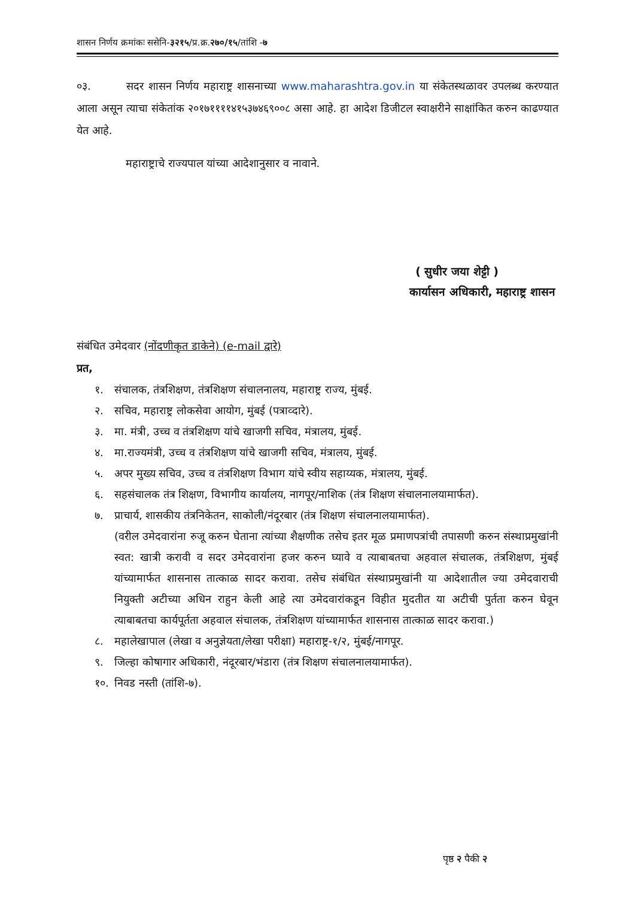शासन निर्णय क्रमांकः ससेनि-३२१५/प्र.क्र.२७०/१५/तांशि -७
०३. सदर शासन निर्णय महाराष्ट्र शासनाच्या www.maharashtra.gov.in या संकेतस्थळावर उपलब्ध करण्यात आला असून त्याचा संकेतांक २०१७११११४१५३७४६९००८ असा आहे. हा आदेश डिजीटल स्वाक्षरीने साक्षांकित करुन काढण्यात येत आहे.
महाराष्ट्राचे राज्यपाल यांच्या आदेशानुसार व नावाने.
( सुधीर जया शेट्टी )
कार्यासन अधिकारी, महाराष्ट्र शासन
संबंधित उमेदवार (नोंदणीकृत डाकेने) (e-mail द्वारे)
प्रत,
१. संचालक, तंत्रशिक्षण, तंत्रशिक्षण संचालनालय, महाराष्ट्र राज्य, मुंबई.
२. सचिव, महाराष्ट्र लोकसेवा आयोग, मुंबई (पत्राव्दारे).
३. मा. मंत्री, उच्च व तंत्रशिक्षण यांचे खाजगी सचिव, मंत्रालय, मुंबई.
४. मा.राज्यमंत्री, उच्च व तंत्रशिक्षण यांचे खाजगी सचिव, मंत्रालय, मुंबई.
५. अपर मुख्य सचिव, उच्च व तंत्रशिक्षण विभाग यांचे स्वीय सहाय्यक, मंत्रालय, मुंबई.
६. सहसंचालक तंत्र शिक्षण, विभागीय कार्यालय, नागपूर/नाशिक (तंत्र शिक्षण संचालनालयामार्फत).
७. प्राचार्य, शासकीय तंत्रनिकेतन, साकोली/नंदूरबार (तंत्र शिक्षण संचालनालयामार्फत).
(वरील उमेदवारांना रुजू करुन घेताना त्यांच्या शैक्षणीक तसेच इतर मूळ प्रमाणपत्रांची तपासणी करुन संस्थाप्रमुखांनी स्वत: खात्री करावी व सदर उमेदवारांना हजर करुन घ्यावे व त्याबाबतचा अहवाल संचालक, तंत्रशिक्षण, मुंबई यांच्यामार्फत शासनास तात्काळ सादर करावा. तसेच संबंधित संस्थाप्रमुखांनी या आदेशातील ज्या उमेदवाराची नियुक्ती अटीच्या अधिन राहुन केली आहे त्या उमेदवारांकडून विहीत मुदतीत या अटीची पुर्तता करुन घेवून त्याबाबतचा कार्यपूर्तता अहवाल संचालक, तंत्रशिक्षण यांच्यामार्फत शासनास तात्काळ सादर करावा.)
८. महालेखापाल (लेखा व अनुज्ञेयता/लेखा परीक्षा) महाराष्ट्र-१/२, मुंबई/नागपूर.
९. जिल्हा कोषागार अधिकारी, नंदूरबार/भंडारा (तंत्र शिक्षण संचालनालयामार्फत).
१०. निवड नस्ती (तांशि-७).
पृष्ठ २ पैकी २